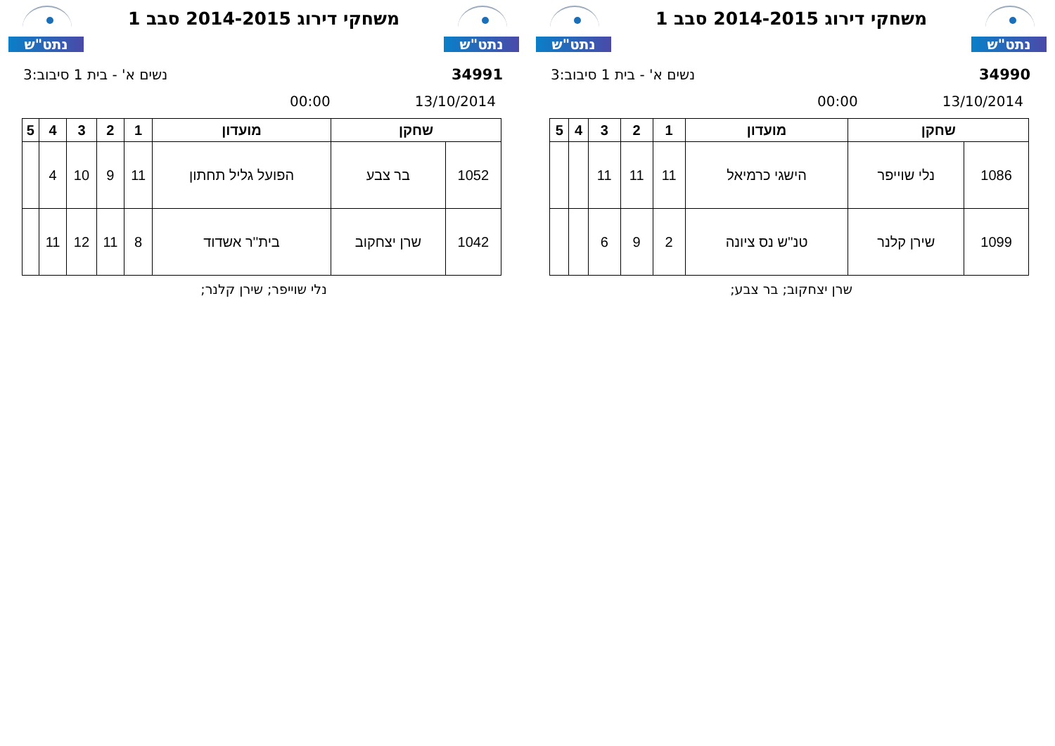נתט"ש
משחקי דירוג 2014-2015 סבב 1
נתט"ש
34990 נשים א' - בית 1 סיבוב:3
13/10/2014 00:00
| שחקן | | מועדון | 1 | 2 | 3 | 4 | 5 |
| --- | --- | --- | --- | --- | --- | --- | --- |
| 1086 | נלי שוייפר | הישגי כרמיאל | 11 | 11 | 11 | | |
| 1099 | שירן קלנר | טנ''ש נס ציונה | 2 | 9 | 6 | | |
שרן יצחקוב; בר צבע;
נתט"ש
משחקי דירוג 2014-2015 סבב 1
נתט"ש
34991 נשים א' - בית 1 סיבוב:3
13/10/2014 00:00
| שחקן | | מועדון | 1 | 2 | 3 | 4 | 5 |
| --- | --- | --- | --- | --- | --- | --- | --- |
| 1052 | בר צבע | הפועל גליל תחתון | 11 | 9 | 10 | 4 | |
| 1042 | שרן יצחקוב | בית''ר אשדוד | 8 | 11 | 12 | 11 | |
נלי שוייפר; שירן קלנר;